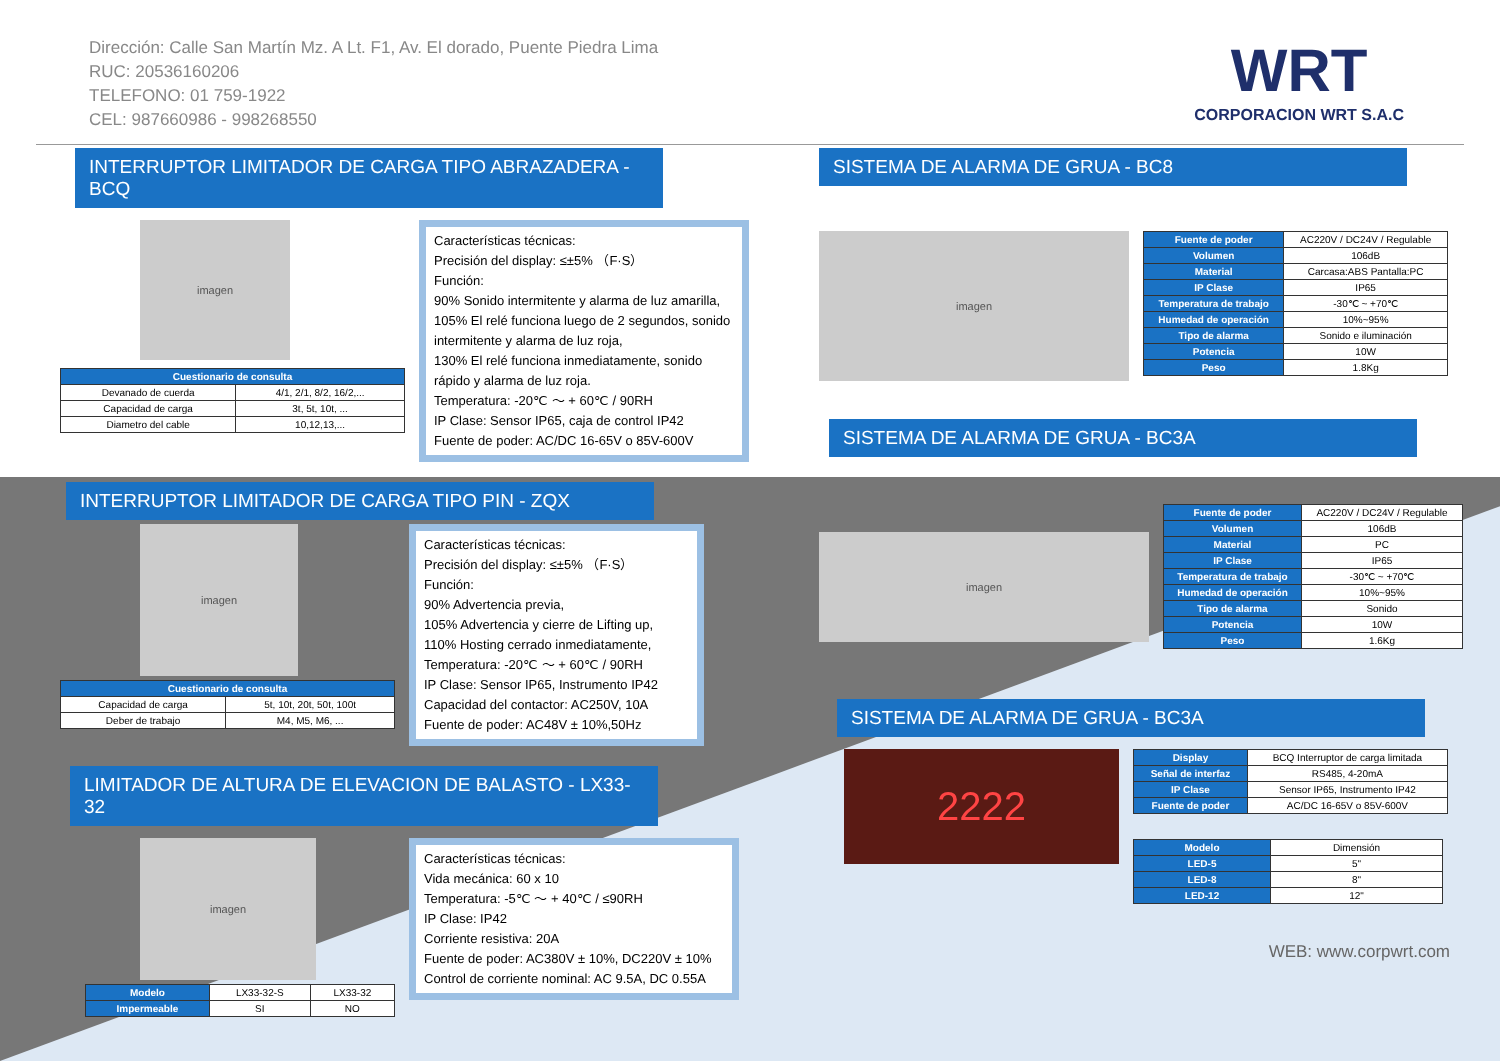Dirección: Calle San Martín Mz. A Lt. F1, Av. El dorado, Puente Piedra Lima
RUC: 20536160206
TELEFONO: 01 759-1922
CEL: 987660986 - 998268550
WRT
CORPORACION WRT S.A.C
INTERRUPTOR LIMITADOR DE CARGA TIPO ABRAZADERA - BCQ
imagen
| Cuestionario de consulta | |
| --- | --- |
| Devanado de cuerda | 4/1, 2/1, 8/2, 16/2,... |
| Capacidad de carga | 3t, 5t, 10t, ... |
| Diametro del cable | 10,12,13,... |
Características técnicas:
Precisión del display: ≤±5% （F·S）
Función:
90% Sonido intermitente y alarma de luz amarilla,
105% El relé funciona luego de 2 segundos, sonido intermitente y alarma de luz roja,
130% El relé funciona inmediatamente, sonido rápido y alarma de luz roja.
Temperatura: -20℃ ～ + 60℃ / 90RH
IP Clase: Sensor IP65, caja de control IP42
Fuente de poder: AC/DC 16-65V o 85V-600V
INTERRUPTOR LIMITADOR DE CARGA TIPO PIN - ZQX
imagen
| Cuestionario de consulta | |
| --- | --- |
| Capacidad de carga | 5t, 10t, 20t, 50t, 100t |
| Deber de trabajo | M4, M5, M6, ... |
Características técnicas:
Precisión del display: ≤±5% （F·S）
Función:
90% Advertencia previa,
105% Advertencia y cierre de Lifting up,
110% Hosting cerrado inmediatamente,
Temperatura: -20℃ ～ + 60℃ / 90RH
IP Clase: Sensor IP65, Instrumento IP42
Capacidad del contactor: AC250V, 10A
Fuente de poder: AC48V ± 10%,50Hz
LIMITADOR DE ALTURA DE ELEVACION DE BALASTO - LX33-32
imagen
| Modelo | LX33-32-S | LX33-32 |
| Impermeable | SI | NO |
Características técnicas:
Vida mecánica: 60 x 10
Temperatura: -5℃ ～ + 40℃ / ≤90RH
IP Clase: IP42
Corriente resistiva: 20A
Fuente de poder: AC380V ± 10%, DC220V ± 10%
Control de corriente nominal: AC 9.5A, DC 0.55A
SISTEMA DE ALARMA DE GRUA - BC8
imagen
| Fuente de poder | AC220V / DC24V / Regulable |
| Volumen | 106dB |
| Material | Carcasa:ABS Pantalla:PC |
| IP Clase | IP65 |
| Temperatura de trabajo | -30℃ ~ +70℃ |
| Humedad de operación | 10%~95% |
| Tipo de alarma | Sonido e iluminación |
| Potencia | 10W |
| Peso | 1.8Kg |
SISTEMA DE ALARMA DE GRUA - BC3A
imagen
| Fuente de poder | AC220V / DC24V / Regulable |
| Volumen | 106dB |
| Material | PC |
| IP Clase | IP65 |
| Temperatura de trabajo | -30℃ ~ +70℃ |
| Humedad de operación | 10%~95% |
| Tipo de alarma | Sonido |
| Potencia | 10W |
| Peso | 1.6Kg |
SISTEMA DE ALARMA DE GRUA - BC3A
2222
| Display | BCQ Interruptor de carga limitada |
| Señal de interfaz | RS485, 4-20mA |
| IP Clase | Sensor IP65, Instrumento IP42 |
| Fuente de poder | AC/DC 16-65V o 85V-600V |
| Modelo | Dimensión |
| LED-5 | 5" |
| LED-8 | 8" |
| LED-12 | 12" |
WEB: www.corpwrt.com